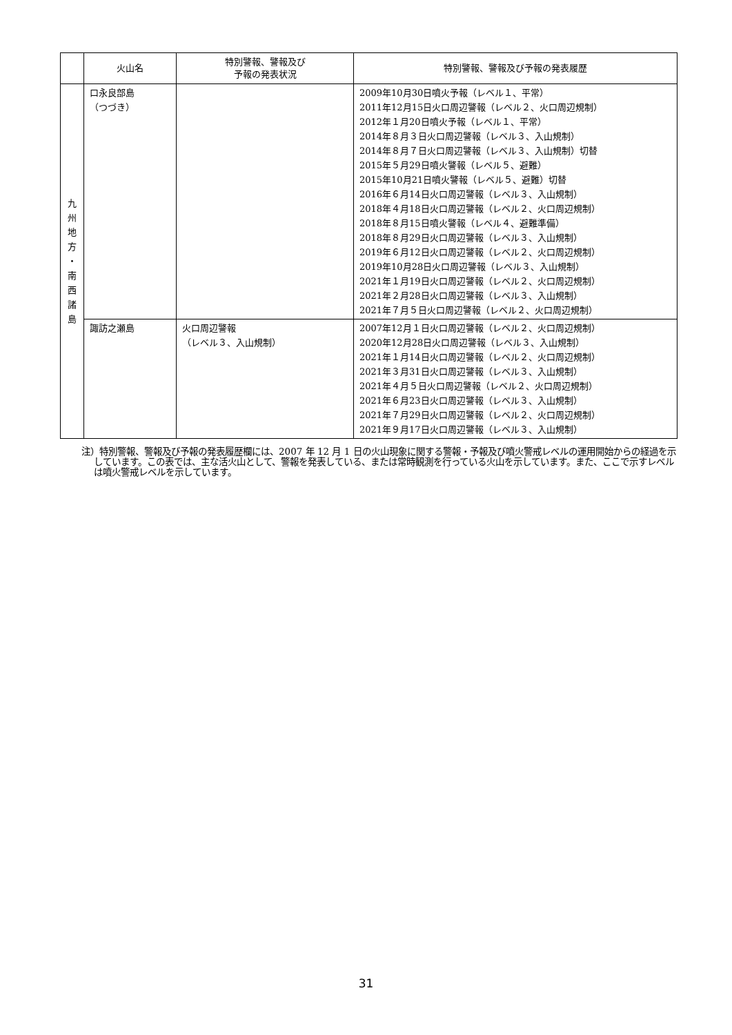| | 火山名 | 特別警報、警報及び 予報の発表状況 | 特別警報、警報及び予報の発表履歴 |
| --- | --- | --- | --- |
| 九 州 地 方 ・ 南 西 諸 島 | 口永良部島 （つづき） | | 2009年10月30日噴火予報（レベル１、平常） 2011年12月15日火口周辺警報（レベル２、火口周辺規制） 2012年１月20日噴火予報（レベル１、平常） 2014年８月３日火口周辺警報（レベル３、入山規制） 2014年８月７日火口周辺警報（レベル３、入山規制）切替 2015年５月29日噴火警報（レベル５、避難） 2015年10月21日噴火警報（レベル５、避難）切替 2016年６月14日火口周辺警報（レベル３、入山規制） 2018年４月18日火口周辺警報（レベル２、火口周辺規制） 2018年８月15日噴火警報（レベル４、避難準備） 2018年８月29日火口周辺警報（レベル３、入山規制） 2019年６月12日火口周辺警報（レベル２、火口周辺規制） 2019年10月28日火口周辺警報（レベル３、入山規制） 2021年１月19日火口周辺警報（レベル２、火口周辺規制） 2021年２月28日火口周辺警報（レベル３、入山規制） 2021年７月５日火口周辺警報（レベル２、火口周辺規制） |
| | 諏訪之瀬島 | 火口周辺警報 （レベル３、入山規制） | 2007年12月１日火口周辺警報（レベル２、火口周辺規制） 2020年12月28日火口周辺警報（レベル３、入山規制） 2021年１月14日火口周辺警報（レベル２、火口周辺規制） 2021年３月31日火口周辺警報（レベル３、入山規制） 2021年４月５日火口周辺警報（レベル２、火口周辺規制） 2021年６月23日火口周辺警報（レベル３、入山規制） 2021年７月29日火口周辺警報（レベル２、火口周辺規制） 2021年９月17日火口周辺警報（レベル３、入山規制） |
注）特別警報、警報及び予報の発表履歴欄には、2007 年 12 月 1 日の火山現象に関する警報・予報及び噴火警戒レベルの運用開始からの経過を示しています。この表では、主な活火山として、警報を発表している、または常時観測を行っている火山を示しています。また、ここで示すレベルは噴火警戒レベルを示しています。
31